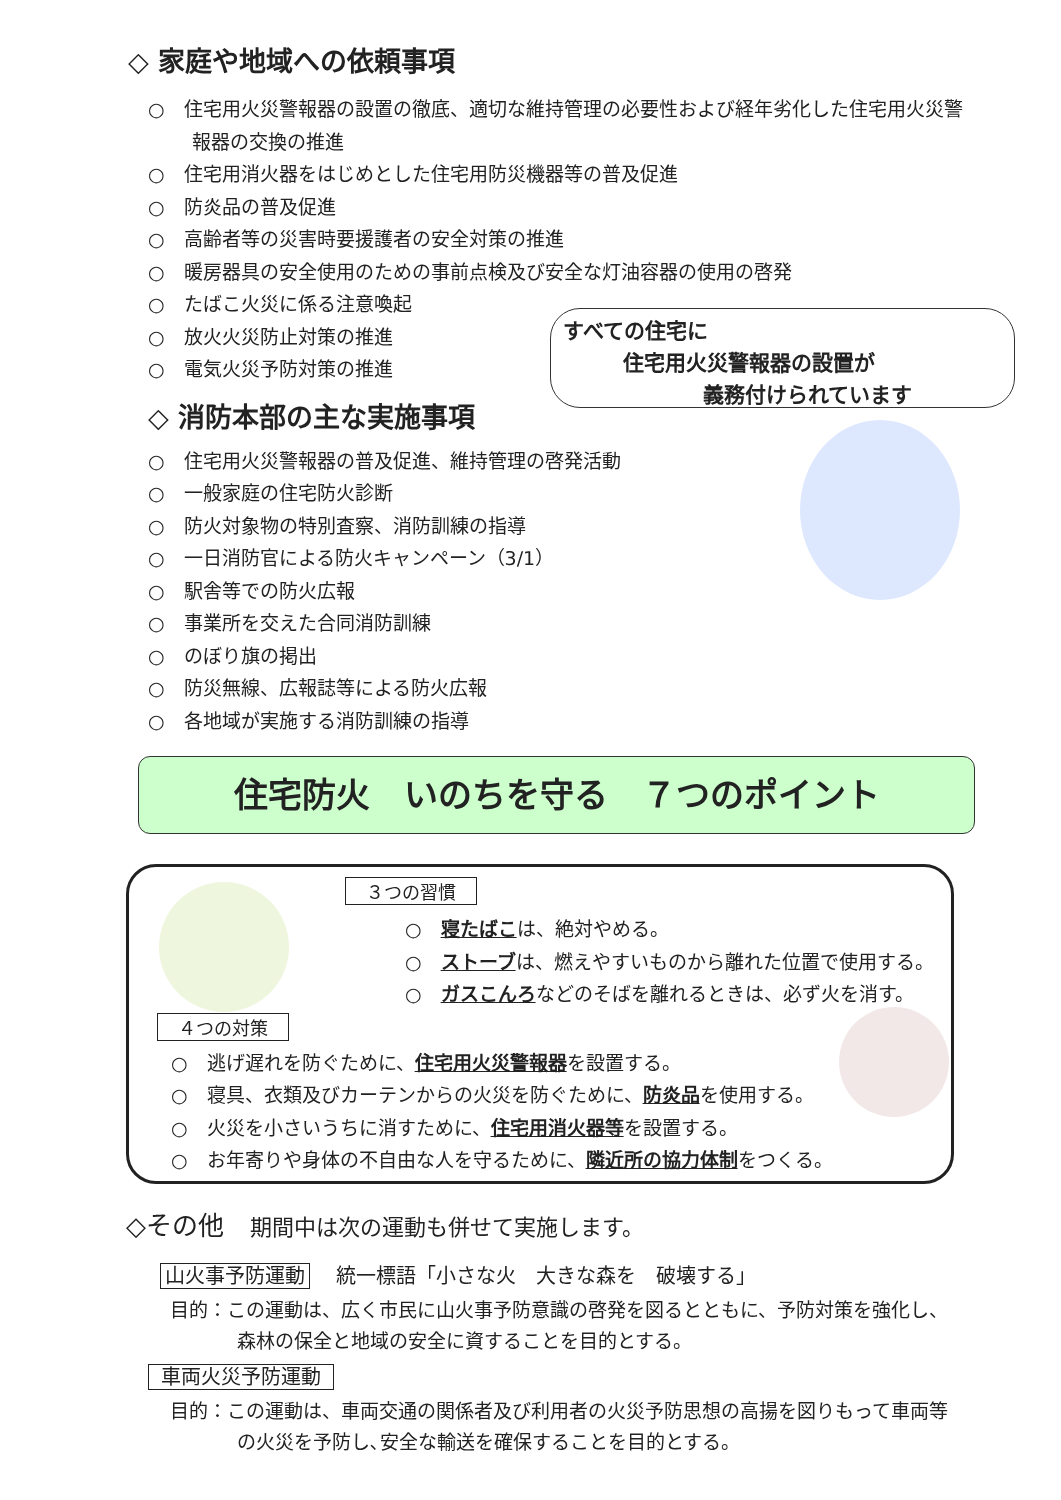◇ 家庭や地域への依頼事項
○　住宅用火災警報器の設置の徹底、適切な維持管理の必要性および経年劣化した住宅用火災警報器の交換の推進
○　住宅用消火器をはじめとした住宅用防災機器等の普及促進
○　防炎品の普及促進
○　高齢者等の災害時要援護者の安全対策の推進
○　暖房器具の安全使用のための事前点検及び安全な灯油容器の使用の啓発
○　たばこ火災に係る注意喚起
○　放火火災防止対策の推進
○　電気火災予防対策の推進
◇ 消防本部の主な実施事項
○　住宅用火災警報器の普及促進、維持管理の啓発活動
○　一般家庭の住宅防火診断
○　防火対象物の特別査察、消防訓練の指導
○　一日消防官による防火キャンペーン（3/1）
○　駅舎等での防火広報
○　事業所を交えた合同消防訓練
○　のぼり旗の掲出
○　防災無線、広報誌等による防火広報
○　各地域が実施する消防訓練の指導
すべての住宅に
住宅用火災警報器の設置が
義務付けられています
住宅防火　いのちを守る　７つのポイント
３つの習慣
○　寝たばこは、絶対やめる。
○　ストーブは、燃えやすいものから離れた位置で使用する。
○　ガスこんろなどのそばを離れるときは、必ず火を消す。
４つの対策
○　逃げ遅れを防ぐために、住宅用火災警報器を設置する。
○　寝具、衣類及びカーテンからの火災を防ぐために、防炎品を使用する。
○　火災を小さいうちに消すために、住宅用消火器等を設置する。
○　お年寄りや身体の不自由な人を守るために、隣近所の協力体制をつくる。
◇その他　期間中は次の運動も併せて実施します。
山火事予防運動　 統一標語「小さな火　大きな森を　破壊する」
目的：この運動は、広く市民に山火事予防意識の啓発を図るとともに、予防対策を強化し、森林の保全と地域の安全に資することを目的とする。
車両火災予防運動
目的：この運動は、車両交通の関係者及び利用者の火災予防思想の高揚を図りもって車両等の火災を予防し､安全な輸送を確保することを目的とする。